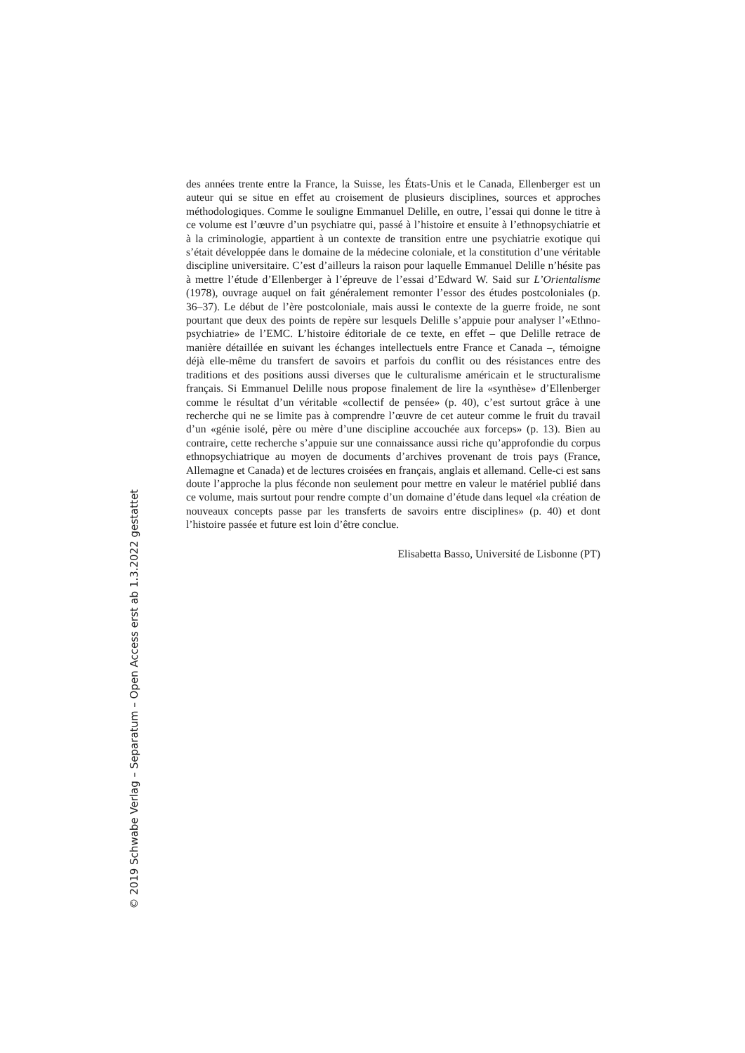des années trente entre la France, la Suisse, les États-Unis et le Canada, Ellenberger est un auteur qui se situe en effet au croisement de plusieurs disciplines, sources et approches méthodologiques. Comme le souligne Emmanuel Delille, en outre, l’essai qui donne le titre à ce volume est l’œuvre d’un psychiatre qui, passé à l’histoire et ensuite à l’ethnopsychiatrie et à la criminologie, appartient à un contexte de transition entre une psychiatrie exotique qui s’était développée dans le domaine de la médecine coloniale, et la constitution d’une véritable discipline universitaire. C’est d’ailleurs la raison pour laquelle Emmanuel Delille n’hésite pas à mettre l’étude d’Ellenberger à l’épreuve de l’essai d’Edward W. Said sur L’Orientalisme (1978), ouvrage auquel on fait généralement remonter l’essor des études postcoloniales (p. 36–37). Le début de l’ère postcoloniale, mais aussi le contexte de la guerre froide, ne sont pourtant que deux des points de repère sur lesquels Delille s’appuie pour analyser l’«Ethno-psychiatrie» de l’EMC. L’histoire éditoriale de ce texte, en effet – que Delille retrace de manière détaillée en suivant les échanges intellectuels entre France et Canada –, témoigne déjà elle-même du transfert de savoirs et parfois du conflit ou des résistances entre des traditions et des positions aussi diverses que le culturalisme américain et le structuralisme français. Si Emmanuel Delille nous propose finalement de lire la «synthèse» d’Ellenberger comme le résultat d’un véritable «collectif de pensée» (p. 40), c’est surtout grâce à une recherche qui ne se limite pas à comprendre l’œuvre de cet auteur comme le fruit du travail d’un «génie isolé, père ou mère d’une discipline accouchée aux forceps» (p. 13). Bien au contraire, cette recherche s’appuie sur une connaissance aussi riche qu’approfondie du corpus ethnopsychiatrique au moyen de documents d’archives provenant de trois pays (France, Allemagne et Canada) et de lectures croisées en français, anglais et allemand. Celle-ci est sans doute l’approche la plus féconde non seulement pour mettre en valeur le matériel publié dans ce volume, mais surtout pour rendre compte d’un domaine d’étude dans lequel «la création de nouveaux concepts passe par les transferts de savoirs entre disciplines» (p. 40) et dont l’histoire passée et future est loin d’être conclue.
Elisabetta Basso, Université de Lisbonne (PT)
© 2019 Schwabe Verlag – Separatum – Open Access erst ab 1.3.2022 gestattet